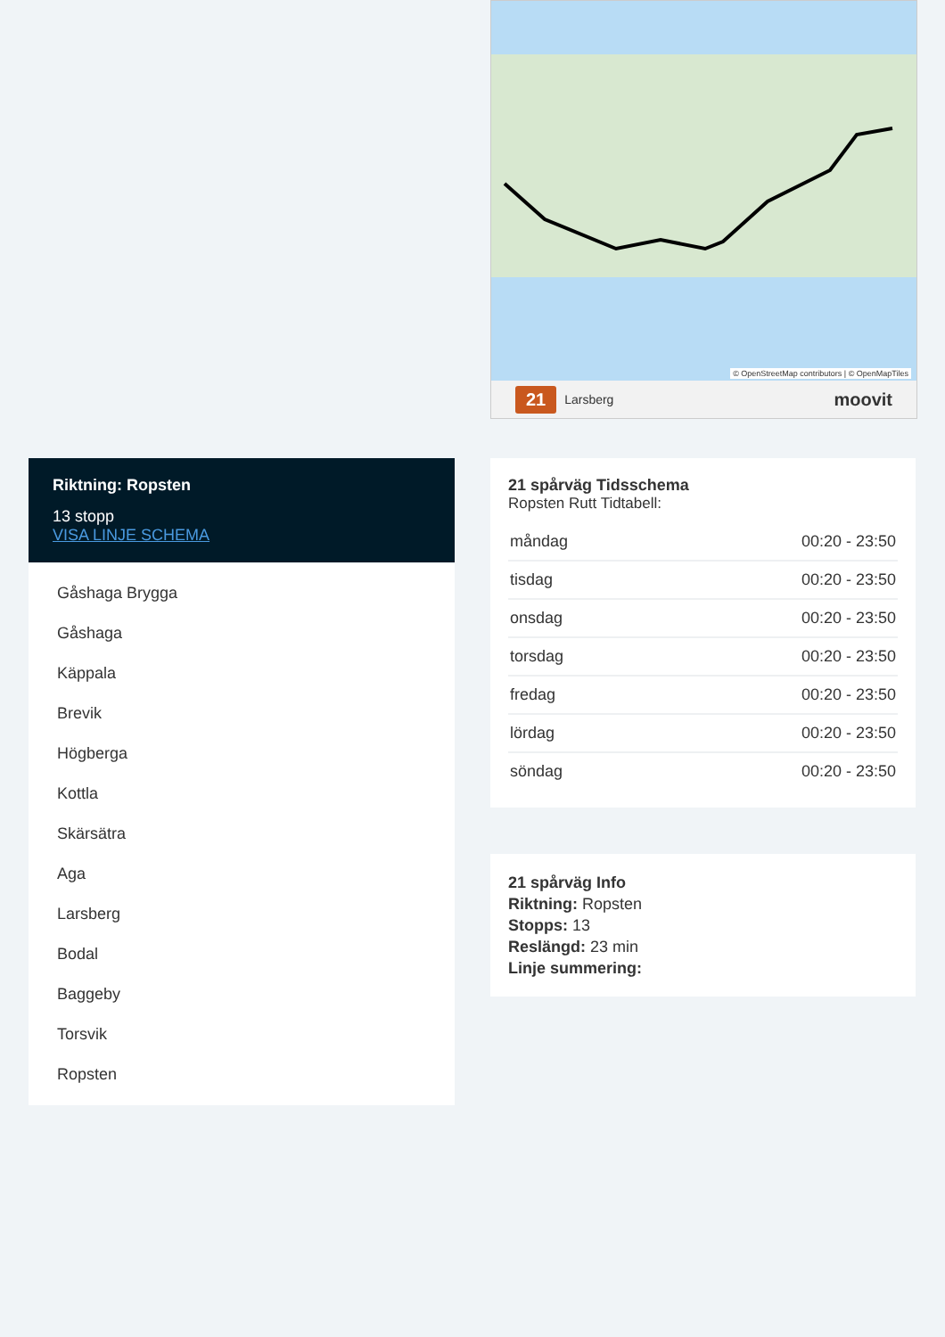© OpenStreetMap contributors | © OpenMapTiles
21 Larsberg moovit
Riktning: Ropsten
13 stopp
VISA LINJE SCHEMA
Gåshaga Brygga
Gåshaga
Käppala
Brevik
Högberga
Kottla
Skärsätra
Aga
Larsberg
Bodal
Baggeby
Torsvik
Ropsten
21 spårväg Tidsschema
Ropsten Rutt Tidtabell:
| måndag | 00:20 - 23:50 |
| tisdag | 00:20 - 23:50 |
| onsdag | 00:20 - 23:50 |
| torsdag | 00:20 - 23:50 |
| fredag | 00:20 - 23:50 |
| lördag | 00:20 - 23:50 |
| söndag | 00:20 - 23:50 |
21 spårväg Info
Riktning: Ropsten
Stopps: 13
Reslängd: 23 min
Linje summering: